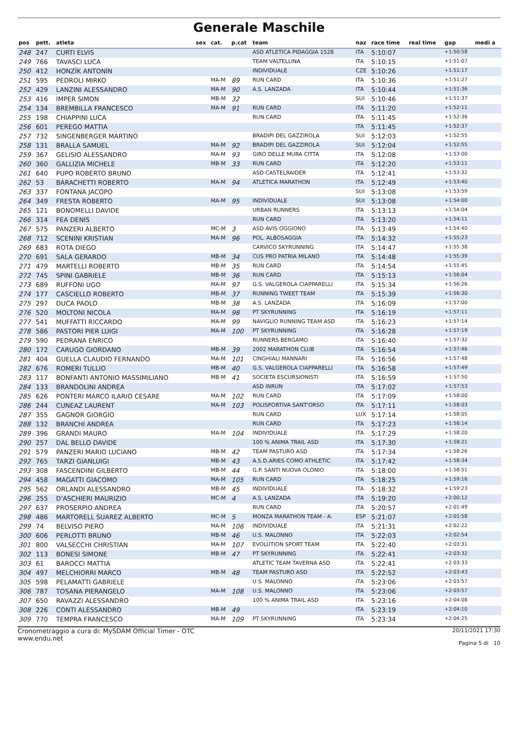Generale Maschile
| pos | pett. | atleta | sex | cat. | p.cat | team | naz | race time | real time | gap | medi a |
| --- | --- | --- | --- | --- | --- | --- | --- | --- | --- | --- | --- |
| 248 | 247 | CURTI ELVIS | | | | ASD ATLETICA PIDAGGIA 1528 | ITA | 5:10:07 | | +1:50:58 | |
| 249 | 766 | TAVASCI LUCA | | | | TEAM VALTELLINA | ITA | 5:10:15 | | +1:51:07 | |
| 250 | 412 | HONZÍK ANTONÍN | | | | INDIVIDUALE | CZE | 5:10:26 | | +1:51:17 | |
| 251 | 595 | PEDROLI MIRKO | | MA-M | 89 | RUN CARD | ITA | 5:10:36 | | +1:51:27 | |
| 252 | 429 | LANZINI ALESSANDRO | | MA-M | 90 | A.S. LANZADA | ITA | 5:10:44 | | +1:51:36 | |
| 253 | 416 | IMPER SIMON | | MB-M | 32 | | SUI | 5:10:46 | | +1:51:37 | |
| 254 | 134 | BREMBILLA FRANCESCO | | MA-M | 91 | RUN CARD | ITA | 5:11:20 | | +1:52:11 | |
| 255 | 198 | CHIAPPINI LUCA | | | | RUN CARD | ITA | 5:11:45 | | +1:52:36 | |
| 256 | 601 | PEREGO MATTIA | | | | | ITA | 5:11:45 | | +1:52:37 | |
| 257 | 732 | SINGENBERGER MARTINO | | | | BRADIPI DEL GAZZIROLA | SUI | 5:12:03 | | +1:52:55 | |
| 258 | 131 | BRALLA SAMUEL | | MA-M | 92 | BRADIPI DEL GAZZIROLA | SUI | 5:12:04 | | +1:52:55 | |
| 259 | 367 | GELISIO ALESSANDRO | | MA-M | 93 | GIRO DELLE MURA CITTA | ITA | 5:12:08 | | +1:53:00 | |
| 260 | 360 | GALLIZIA MICHELE | | MB-M | 33 | RUN CARD | ITA | 5:12:20 | | +1:53:11 | |
| 261 | 640 | PUPO ROBERTO BRUNO | | | | ASD CASTELRAIDER | ITA | 5:12:41 | | +1:53:32 | |
| 262 | 53 | BARACHETTI ROBERTO | | MA-M | 94 | ATLETICA MARATHON | ITA | 5:12:49 | | +1:53:40 | |
| 263 | 337 | FONTANA JACOPO | | | | | SUI | 5:13:08 | | +1:53:59 | |
| 264 | 349 | FRESTA ROBERTO | | MA-M | 95 | INDIVIDUALE | SUI | 5:13:08 | | +1:54:00 | |
| 265 | 121 | BONOMELLI DAVIDE | | | | URBAN RUNNERS | ITA | 5:13:13 | | +1:54:04 | |
| 266 | 314 | FEA DENIS | | | | RUN CARD | ITA | 5:13:20 | | +1:54:11 | |
| 267 | 575 | PANZERI ALBERTO | | MC-M | 3 | ASD AVIS OGGIONO | ITA | 5:13:49 | | +1:54:40 | |
| 268 | 712 | SCENINI KRISTIAN | | MA-M | 96 | POL. ALBOSAGGIA | ITA | 5:14:32 | | +1:55:23 | |
| 269 | 683 | ROTA DIEGO | | | | CARVICO SKYRUNNING | ITA | 5:14:47 | | +1:55:38 | |
| 270 | 691 | SALA GERARDO | | MB-M | 34 | CUS PRO PATRIA MILANO | ITA | 5:14:48 | | +1:55:39 | |
| 271 | 479 | MARTELLI ROBERTO | | MB-M | 35 | RUN CARD | ITA | 5:14:54 | | +1:55:45 | |
| 272 | 745 | SPINI GABRIELE | | MB-M | 36 | RUN CARD | ITA | 5:15:13 | | +1:56:04 | |
| 273 | 689 | RUFFONI UGO | | MA-M | 97 | G.S. VALGEROLA CIAPPARELLI | ITA | 5:15:34 | | +1:56:26 | |
| 274 | 177 | CASCIELLO ROBERTO | | MB-M | 37 | RUNNING TWEET TEAM | ITA | 5:15:39 | | +1:56:30 | |
| 275 | 297 | DUCA PAOLO | | MB-M | 38 | A.S. LANZADA | ITA | 5:16:09 | | +1:57:00 | |
| 276 | 520 | MOLTONI NICOLA | | MA-M | 98 | PT SKYRUNNING | ITA | 5:16:19 | | +1:57:11 | |
| 277 | 541 | MUFFATTI RICCARDO | | MA-M | 99 | NAVIGLIO RUNNING TEAM ASD | ITA | 5:16:23 | | +1:57:14 | |
| 278 | 586 | PASTORI PIER LUIGI | | MA-M | 100 | PT SKYRUNNING | ITA | 5:16:28 | | +1:57:19 | |
| 279 | 590 | PEDRANA ENRICO | | | | RUNNERS BERGAMO | ITA | 5:16:40 | | +1:57:32 | |
| 280 | 172 | CARUGO GIORDANO | | MB-M | 39 | 2002 MARATHON CLUB | ITA | 5:16:54 | | +1:57:46 | |
| 281 | 404 | GUELLA CLAUDIO FERNANDO | | MA-M | 101 | CINGHIALI MANNARI | ITA | 5:16:56 | | +1:57:48 | |
| 282 | 676 | ROMERI TULLIO | | MB-M | 40 | G.S. VALGEROLA CIAPPARELLI | ITA | 5:16:58 | | +1:57:49 | |
| 283 | 117 | BONFANTI ANTONIO MASSIMILIANO | | MB-M | 41 | SOCIETA ESCURSIONISTI | ITA | 5:16:59 | | +1:57:50 | |
| 284 | 133 | BRANDOLINI ANDREA | | | | ASD INRUN | ITA | 5:17:02 | | +1:57:53 | |
| 285 | 626 | PONTERI MARCO ILARIO CESARE | | MA-M | 102 | RUN CARD | ITA | 5:17:09 | | +1:58:00 | |
| 286 | 244 | CUNEAZ LAURENT | | MA-M | 103 | POLISPORTIVA SANT'ORSO | ITA | 5:17:11 | | +1:58:03 | |
| 287 | 355 | GAGNOR GIORGIO | | | | RUN CARD | LUX | 5:17:14 | | +1:58:05 | |
| 288 | 132 | BRANCHI ANDREA | | | | RUN CARD | ITA | 5:17:23 | | +1:58:14 | |
| 289 | 396 | GRANDI MAURO | | MA-M | 104 | INDIVIDUALE | ITA | 5:17:29 | | +1:58:20 | |
| 290 | 257 | DAL BELLO DAVIDE | | | | 100 % ANIMA TRAIL ASD | ITA | 5:17:30 | | +1:58:21 | |
| 291 | 579 | PANZERI MARIO LUCIANO | | MB-M | 42 | TEAM PASTURO ASD | ITA | 5:17:34 | | +1:58:26 | |
| 292 | 765 | TARZI GIANLUIGI | | MB-M | 43 | A.S.D.ARIES COMO ATHLETIC | ITA | 5:17:42 | | +1:58:34 | |
| 293 | 308 | FASCENDINI GILBERTO | | MB-M | 44 | G.P. SANTI NUOVA OLONIO | ITA | 5:18:00 | | +1:58:51 | |
| 294 | 458 | MAGATTI GIACOMO | | MA-M | 105 | RUN CARD | ITA | 5:18:25 | | +1:59:16 | |
| 295 | 562 | ORLANDI ALESSANDRO | | MB-M | 45 | INDIVIDUALE | ITA | 5:18:32 | | +1:59:23 | |
| 296 | 255 | D'ASCHIERI MAURIZIO | | MC-M | 4 | A.S. LANZADA | ITA | 5:19:20 | | +2:00:12 | |
| 297 | 637 | PROSERPIO ANDREA | | | | RUN CARD | ITA | 5:20:57 | | +2:01:49 | |
| 298 | 486 | MARTORELL SUAREZ ALBERTO | | MC-M | 5 | MONZA MARATHON TEAM - A. | ESP | 5:21:07 | | +2:01:58 | |
| 299 | 74 | BELVISO PIERO | | MA-M | 106 | INDIVIDUALE | ITA | 5:21:31 | | +2:02:22 | |
| 300 | 606 | PERLOTTI BRUNO | | MB-M | 46 | U.S. MALONNO | ITA | 5:22:03 | | +2:02:54 | |
| 301 | 800 | VALSECCHI CHRISTIAN | | MA-M | 107 | EVOLUTION SPORT TEAM | ITA | 5:22:40 | | +2:03:31 | |
| 302 | 113 | BONESI SIMONE | | MB-M | 47 | PT SKYRUNNING | ITA | 5:22:41 | | +2:03:32 | |
| 303 | 61 | BAROCCI MATTIA | | | | ATLETIC TEAM TAVERNA ASD | ITA | 5:22:41 | | +2:03:33 | |
| 304 | 497 | MELCHIORRI MARCO | | MB-M | 48 | TEAM PASTURO ASD | ITA | 5:22:52 | | +2:03:43 | |
| 305 | 598 | PELAMATTI GABRIELE | | | | U.S. MALONNO | ITA | 5:23:06 | | +2:03:57 | |
| 306 | 787 | TOSANA PIERANGELO | | MA-M | 108 | U.S. MALONNO | ITA | 5:23:06 | | +2:03:57 | |
| 307 | 650 | RAVAZZI ALESSANDRO | | | | 100 % ANIMA TRAIL ASD | ITA | 5:23:16 | | +2:04:08 | |
| 308 | 226 | CONTI ALESSANDRO | | MB-M | 49 | | ITA | 5:23:19 | | +2:04:10 | |
| 309 | 770 | TEMPRA FRANCESCO | | MA-M | 109 | PT SKYRUNNING | ITA | 5:23:34 | | +2:04:25 | |
Cronometraggio a cura di: MySDAM Official Timer - OTC
www.endu.net
20/11/2021 17:30
Pagina 5 di 10